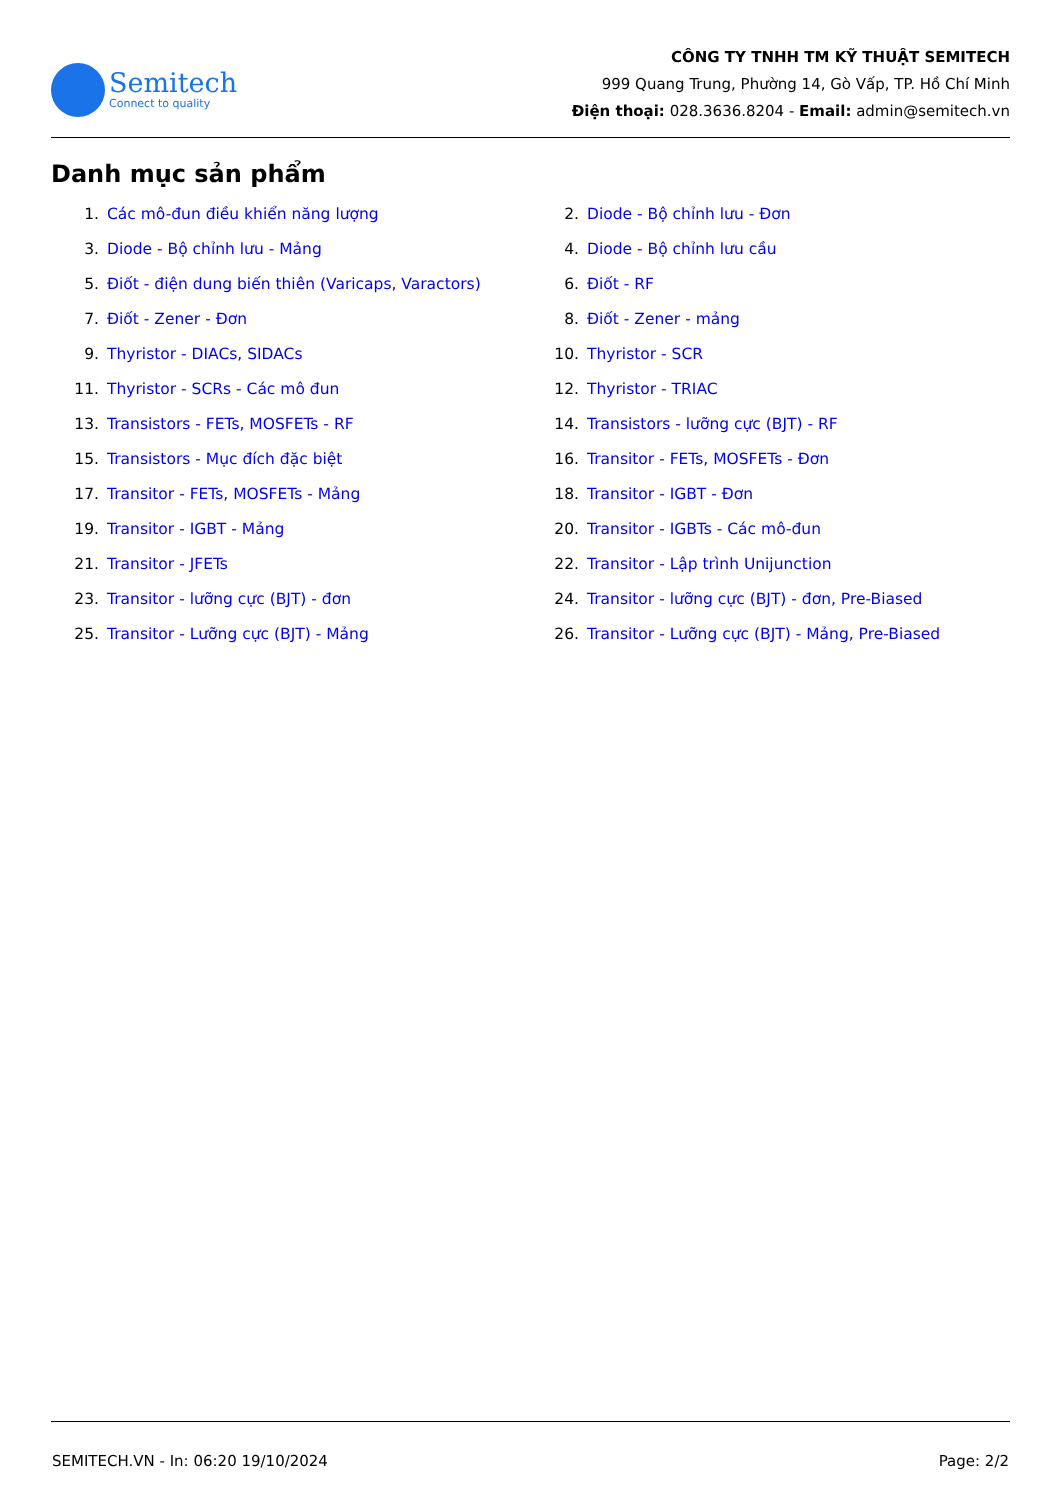Semitech
Connect to quality
CÔNG TY TNHH TM KỸ THUẬT SEMITECH
999 Quang Trung, Phường 14, Gò Vấp, TP. Hồ Chí Minh
Điện thoại: 028.3636.8204 - Email: admin@semitech.vn
Danh mục sản phẩm
1. Các mô-đun điều khiển năng lượng
2. Diode - Bộ chỉnh lưu - Đơn
3. Diode - Bộ chỉnh lưu - Mảng
4. Diode - Bộ chỉnh lưu cầu
5. Điốt - điện dung biến thiên (Varicaps, Varactors)
6. Điốt - RF
7. Điốt - Zener - Đơn
8. Điốt - Zener - mảng
9. Thyristor - DIACs, SIDACs
10. Thyristor - SCR
11. Thyristor - SCRs - Các mô đun
12. Thyristor - TRIAC
13. Transistors - FETs, MOSFETs - RF
14. Transistors - lưỡng cực (BJT) - RF
15. Transistors - Mục đích đặc biệt
16. Transitor - FETs, MOSFETs - Đơn
17. Transitor - FETs, MOSFETs - Mảng
18. Transitor - IGBT - Đơn
19. Transitor - IGBT - Mảng
20. Transitor - IGBTs - Các mô-đun
21. Transitor - JFETs
22. Transitor - Lập trình Unijunction
23. Transitor - lưỡng cực (BJT) - đơn
24. Transitor - lưỡng cực (BJT) - đơn, Pre-Biased
25. Transitor - Lưỡng cực (BJT) - Mảng
26. Transitor - Lưỡng cực (BJT) - Mảng, Pre-Biased
SEMITECH.VN - In: 06:20 19/10/2024 Page: 2/2